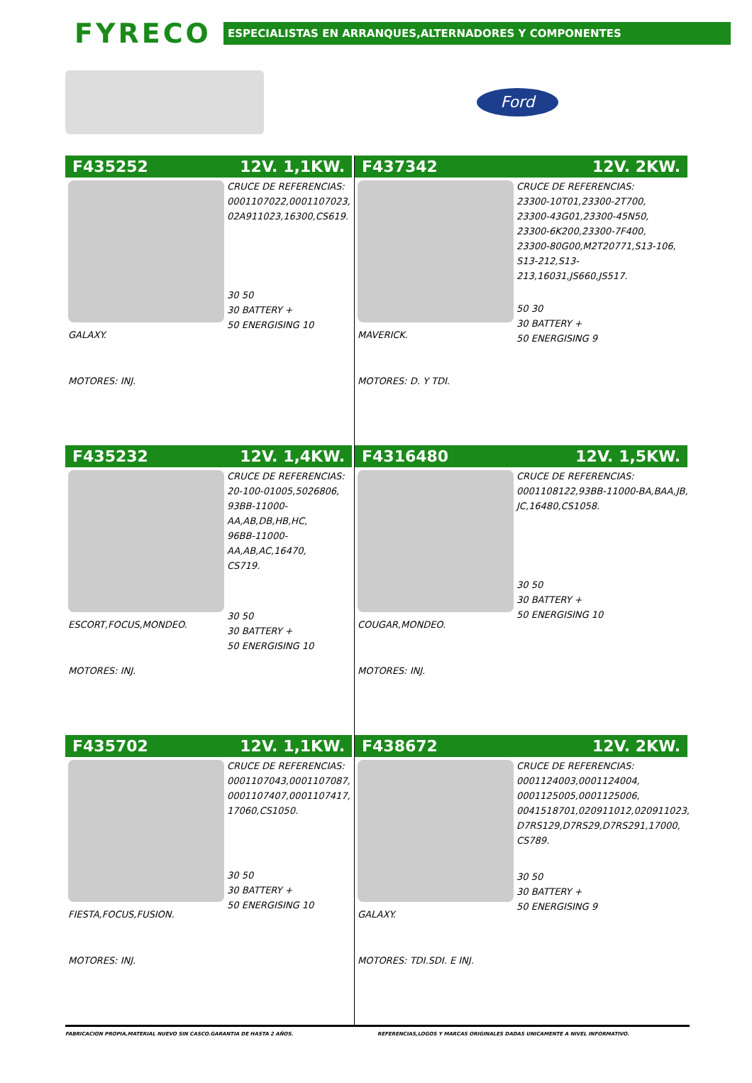FYRECO
ESPECIALISTAS EN ARRANQUES,ALTERNADORES Y COMPONENTES
Ford
F435252 12V. 1,1KW.
GALAXY.
MOTORES: INJ.
CRUCE DE REFERENCIAS:
0001107022,0001107023,
02A911023,16300,CS619.
30 50
30 BATTERY +
50 ENERGISING 10
F437342 12V. 2KW.
MAVERICK.
MOTORES: D. Y TDI.
CRUCE DE REFERENCIAS:
23300-10T01,23300-2T700,
23300-43G01,23300-45N50,
23300-6K200,23300-7F400,
23300-80G00,M2T20771,S13-106,
S13-212,S13-213,16031,JS660,JS517.
50 30
30 BATTERY +
50 ENERGISING 9
F435232 12V. 1,4KW.
ESCORT,FOCUS,MONDEO.
MOTORES: INJ.
CRUCE DE REFERENCIAS:
20-100-01005,5026806,
93BB-11000-AA,AB,DB,HB,HC,
96BB-11000-AA,AB,AC,16470,
CS719.
30 50
30 BATTERY +
50 ENERGISING 10
F4316480 12V. 1,5KW.
COUGAR,MONDEO.
MOTORES: INJ.
CRUCE DE REFERENCIAS:
0001108122,93BB-11000-BA,BAA,JB,
JC,16480,CS1058.
30 50
30 BATTERY +
50 ENERGISING 10
F435702 12V. 1,1KW.
FIESTA,FOCUS,FUSION.
MOTORES: INJ.
CRUCE DE REFERENCIAS:
0001107043,0001107087,
0001107407,0001107417,
17060,CS1050.
30 50
30 BATTERY +
50 ENERGISING 10
F438672 12V. 2KW.
GALAXY.
MOTORES: TDI.SDI. E INJ.
CRUCE DE REFERENCIAS:
0001124003,0001124004,
0001125005,0001125006,
0041518701,020911012,020911023,
D7RS129,D7RS29,D7RS291,17000,
CS789.
30 50
30 BATTERY +
50 ENERGISING 9
FABRICACION PROPIA,MATERIAL NUEVO SIN CASCO.GARANTIA DE HASTA 2 AÑOS.
REFERENCIAS,LOGOS Y MARCAS ORIGINALES DADAS UNICAMENTE A NIVEL INFORMATIVO.